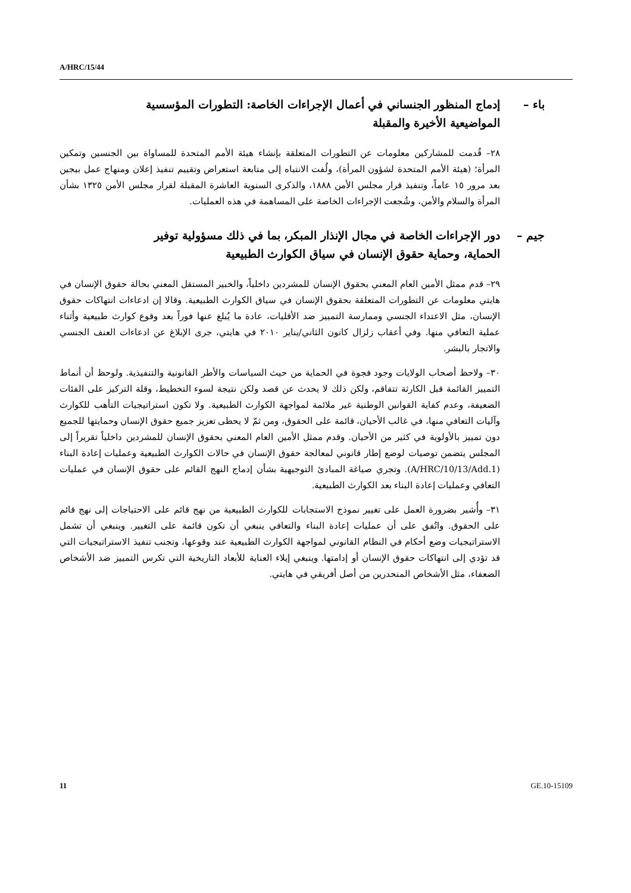A/HRC/15/44
باء – إدماج المنظور الجنساني في أعمال الإجراءات الخاصة: التطورات المؤسسية
المواضيعية الأخيرة والمقبلة
٢٨– قُدمت للمشاركين معلومات عن التطورات المتعلقة بإنشاء هيئة الأمم المتحدة للمساواة بين الجنسين وتمكين المرأة؛ (هيئة الأمم المتحدة لشؤون المرأة)، ولُفت الانتباه إلى متابعة استعراض وتقييم تنفيذ إعلان ومنهاج عمل بيجين بعد مرور ١٥ عاماً، وتنفيذ قرار مجلس الأمن ١٨٨٨، والذكرى السنوية العاشرة المقبلة لقرار مجلس الأمن ١٣٢٥ بشأن المرأة والسلام والأمن، وشُجعت الإجراءات الخاصة على المساهمة في هذه العمليات.
جيم – دور الإجراءات الخاصة في مجال الإنذار المبكر، بما في ذلك مسؤولية توفير
الحماية، وحماية حقوق الإنسان في سياق الكوارث الطبيعية
٢٩– قدم ممثل الأمين العام المعني بحقوق الإنسان للمشردين داخلياً، والخبير المستقل المعني بحالة حقوق الإنسان في هايتي معلومات عن التطورات المتعلقة بحقوق الإنسان في سياق الكوارث الطبيعية. وقالا إن ادعاءات انتهاكات حقوق الإنسان، مثل الاعتداء الجنسي وممارسة التمييز ضد الأقليات، عادة ما يُبلغ عنها فوراً بعد وقوع كوارث طبيعية وأثناء عملية التعافي منها. وفي أعقاب زلزال كانون الثاني/يناير ٢٠١٠ في هايتي، جرى الإبلاغ عن ادعاءات العنف الجنسي والاتجار بالبشر.
٣٠– ولاحظ أصحاب الولايات وجود فجوة في الحماية من حيث السياسات والأطر القانونية والتنفيذية. ولوحظ أن أنماط التمييز القائمة قبل الكارثة تتفاقم، ولكن ذلك لا يحدث عن قصد ولكن نتيجة لسوء التخطيط، وقلة التركيز على الفئات الضعيفة، وعدم كفاية القوانين الوطنية غير ملائمة لمواجهة الكوارث الطبيعية. ولا تكون استراتيجيات التأهب للكوارث وآليات التعافي منها، في غالب الأحيان، قائمة على الحقوق، ومن ثمّ لا يحظى تعزيز جميع حقوق الإنسان وحمايتها للجميع دون تمييز بالأولوية في كثير من الأحيان. وقدم ممثل الأمين العام المعني بحقوق الإنسان للمشردين داخلياً تقريراً إلى المجلس يتضمن توصيات لوضع إطار قانوني لمعالجة حقوق الإنسان في حالات الكوارث الطبيعية وعمليات إعادة البناء (A/HRC/10/13/Add.1). وتجري صياغة المبادئ التوجيهية بشأن إدماج النهج القائم على حقوق الإنسان في عمليات التعافي وعمليات إعادة البناء بعد الكوارث الطبيعية.
٣١– وأُشير بضرورة العمل على تغيير نموذج الاستجابات للكوارث الطبيعية من نهج قائم على الاحتياجات إلى نهج قائم على الحقوق. واتُفق على أن عمليات إعادة البناء والتعافي ينبغي أن تكون قائمة على التغيير. وينبغي أن تشمل الاستراتيجيات وضع أحكام في النظام القانوني لمواجهة الكوارث الطبيعية عند وقوعها، وتجنب تنفيذ الاستراتيجيات التي قد تؤدي إلى انتهاكات حقوق الإنسان أو إدامتها. وينبغي إيلاء العناية للأبعاد التاريخية التي تكرس التمييز ضد الأشخاص الضعفاء، مثل الأشخاص المنحدرين من أصل أفريقي في هايتي.
11 GE.10-15109